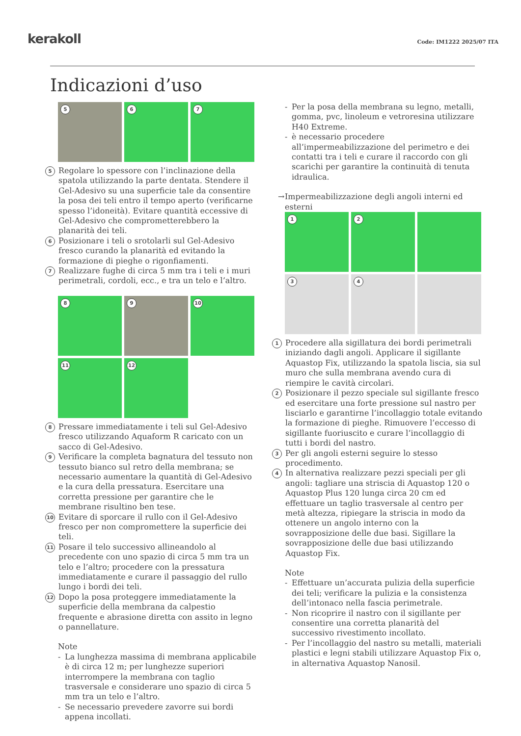kerakoll
Code: IM1222 2025/07 ITA
Indicazioni d’uso
5
6
7
5
Regolare lo spessore con l’inclinazione della spatola utilizzando la parte dentata. Stendere il Gel-Adesivo su una superficie tale da consentire la posa dei teli entro il tempo aperto (verificarne spesso l’idoneità). Evitare quantità eccessive di Gel-Adesivo che comprometterebbero la planarità dei teli.
6
Posizionare i teli o srotolarli sul Gel-Adesivo fresco curando la planarità ed evitando la formazione di pieghe o rigonfiamenti.
7
Realizzare fughe di circa 5 mm tra i teli e i muri perimetrali, cordoli, ecc., e tra un telo e l’altro.
8
9
10
11
12
8
Pressare immediatamente i teli sul Gel-Adesivo fresco utilizzando Aquaform R caricato con un sacco di Gel-Adesivo.
9
Verificare la completa bagnatura del tessuto non tessuto bianco sul retro della membrana; se necessario aumentare la quantità di Gel-Adesivo e la cura della pressatura. Esercitare una corretta pressione per garantire che le membrane risultino ben tese.
10
Evitare di sporcare il rullo con il Gel-Adesivo fresco per non compromettere la superficie dei teli.
11
Posare il telo successivo allineandolo al precedente con uno spazio di circa 5 mm tra un telo e l’altro; procedere con la pressatura immediatamente e curare il passaggio del rullo lungo i bordi dei teli.
12
Dopo la posa proteggere immediatamente la superficie della membrana da calpestio frequente e abrasione diretta con assito in legno o pannellature.
Note
- La lunghezza massima di membrana applicabile è di circa 12 m; per lunghezze superiori interrompere la membrana con taglio trasversale e considerare uno spazio di circa 5 mm tra un telo e l’altro.
- Se necessario prevedere zavorre sui bordi appena incollati.
- Per la posa della membrana su legno, metalli, gomma, pvc, linoleum e vetroresina utilizzare H40 Extreme.
- è necessario procedere all’impermeabilizzazione del perimetro e dei contatti tra i teli e curare il raccordo con gli scarichi per garantire la continuità di tenuta idraulica.
→ Impermeabilizzazione degli angoli interni ed esterni
1
2
3
4
1
Procedere alla sigillatura dei bordi perimetrali iniziando dagli angoli. Applicare il sigillante Aquastop Fix, utilizzando la spatola liscia, sia sul muro che sulla membrana avendo cura di riempire le cavità circolari.
2
Posizionare il pezzo speciale sul sigillante fresco ed esercitare una forte pressione sul nastro per lisciarlo e garantirne l’incollaggio totale evitando la formazione di pieghe. Rimuovere l’eccesso di sigillante fuoriuscito e curare l’incollaggio di tutti i bordi del nastro.
3
Per gli angoli esterni seguire lo stesso procedimento.
4
In alternativa realizzare pezzi speciali per gli angoli: tagliare una striscia di Aquastop 120 o Aquastop Plus 120 lunga circa 20 cm ed effettuare un taglio trasversale al centro per metà altezza, ripiegare la striscia in modo da ottenere un angolo interno con la sovrapposizione delle due basi. Sigillare la sovrapposizione delle due basi utilizzando Aquastop Fix.
Note
- Effettuare un’accurata pulizia della superficie dei teli; verificare la pulizia e la consistenza dell’intonaco nella fascia perimetrale.
- Non ricoprire il nastro con il sigillante per consentire una corretta planarità del successivo rivestimento incollato.
- Per l’incollaggio del nastro su metalli, materiali plastici e legni stabili utilizzare Aquastop Fix o, in alternativa Aquastop Nanosil.